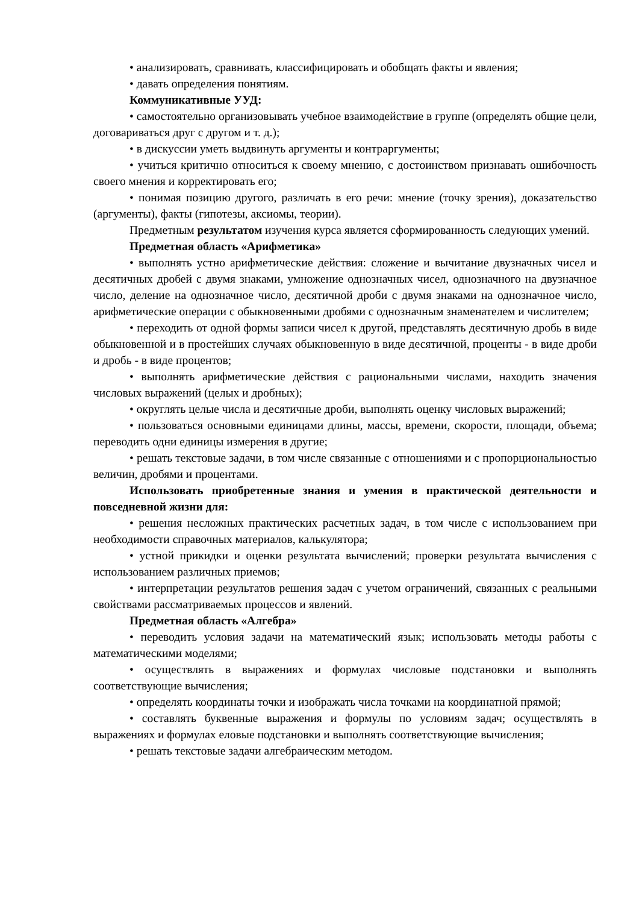• анализировать, сравнивать, классифицировать и обобщать факты и явления;
• давать определения понятиям.
Коммуникативные УУД:
• самостоятельно организовывать учебное взаимодействие в группе (определять общие цели, договариваться друг с другом и т. д.);
• в дискуссии уметь выдвинуть аргументы и контраргументы;
• учиться критично относиться к своему мнению, с достоинством признавать ошибочность своего мнения и корректировать его;
• понимая позицию другого, различать в его речи: мнение (точку зрения), доказательство (аргументы), факты (гипотезы, аксиомы, теории).
Предметным результатом изучения курса является сформированность следующих умений.
Предметная область «Арифметика»
• выполнять устно арифметические действия: сложение и вычитание двузначных чисел и десятичных дробей с двумя знаками, умножение однозначных чисел, однозначного на двузначное число, деление на однозначное число, десятичной дроби с двумя знаками на однозначное число, арифметические операции с обыкновенными дробями с однозначным знаменателем и числителем;
• переходить от одной формы записи чисел к другой, представлять десятичную дробь в виде обыкновенной и в простейших случаях обыкновенную в виде десятичной, проценты - в виде дроби и дробь - в виде процентов;
• выполнять арифметические действия с рациональными числами, находить значения числовых выражений (целых и дробных);
• округлять целые числа и десятичные дроби, выполнять оценку числовых выражений;
• пользоваться основными единицами длины, массы, времени, скорости, площади, объема; переводить одни единицы измерения в другие;
• решать текстовые задачи, в том числе связанные с отношениями и с пропорциональностью величин, дробями и процентами.
Использовать приобретенные знания и умения в практической деятельности и повседневной жизни для:
• решения несложных практических расчетных задач, в том числе с использованием при необходимости справочных материалов, калькулятора;
• устной прикидки и оценки результата вычислений; проверки результата вычисления с использованием различных приемов;
• интерпретации результатов решения задач с учетом ограничений, связанных с реальными свойствами рассматриваемых процессов и явлений.
Предметная область «Алгебра»
• переводить условия задачи на математический язык; использовать методы работы с математическими моделями;
• осуществлять в выражениях и формулах числовые подстановки и выполнять соответствующие вычисления;
• определять координаты точки и изображать числа точками на координатной прямой;
• составлять буквенные выражения и формулы по условиям задач; осуществлять в выражениях и формулах еловые подстановки и выполнять соответствующие вычисления;
• решать текстовые задачи алгебраическим методом.